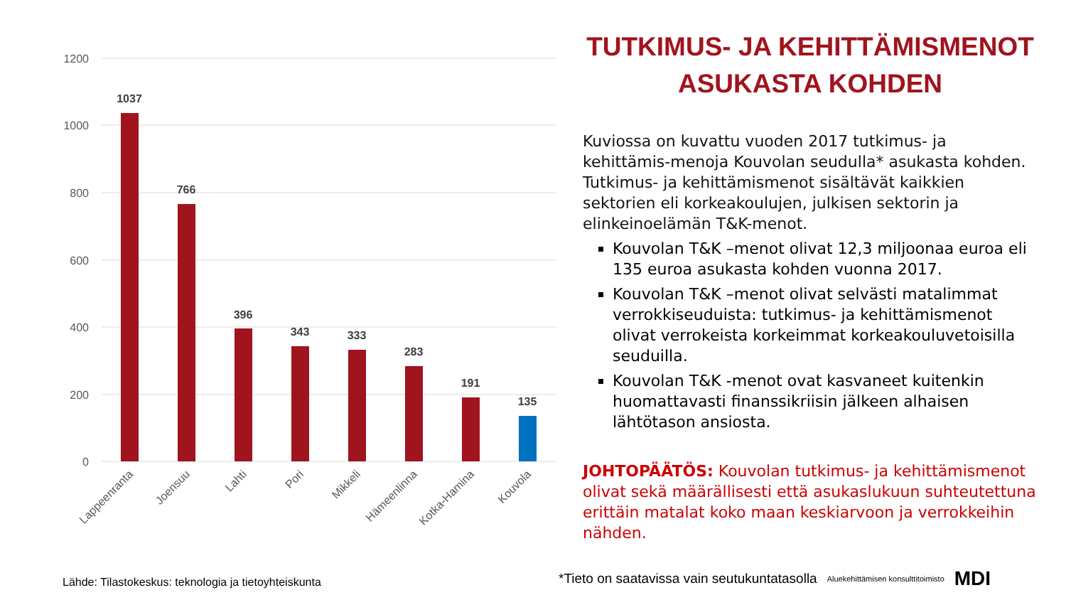1200
1000
800
600
400
200
0
1037
766
396
343
333
283
191
135
Lappeenranta
Joensuu
Lahti
Pori
Mikkeli
Hämeenlinna
Kotka-Hamina
Kouvola
TUTKIMUS- JA KEHITTÄMISMENOT
ASUKASTA KOHDEN
Kuviossa on kuvattu vuoden 2017 tutkimus- ja kehittämis-menoja Kouvolan seudulla* asukasta kohden. Tutkimus- ja kehittämismenot sisältävät kaikkien sektorien eli korkeakoulujen, julkisen sektorin ja elinkeinoelämän T&K-menot.
Kouvolan T&K –menot olivat 12,3 miljoonaa euroa eli 135 euroa asukasta kohden vuonna 2017.
Kouvolan T&K –menot olivat selvästi matalimmat verrokkiseuduista: tutkimus- ja kehittämismenot olivat verrokeista korkeimmat korkeakouluvetoisilla seuduilla.
Kouvolan T&K -menot ovat kasvaneet kuitenkin huomattavasti finanssikriisin jälkeen alhaisen lähtötason ansiosta.
JOHTOPÄÄTÖS: Kouvolan tutkimus- ja kehittämismenot olivat sekä määrällisesti että asukaslukuun suhteutettuna erittäin matalat koko maan keskiarvoon ja verrokkeihin nähden.
Lähde: Tilastokeskus: teknologia ja tietoyhteiskunta
*Tieto on saatavissa vain seutukuntatasolla Aluekehittämisen konsulttitoimisto MDI